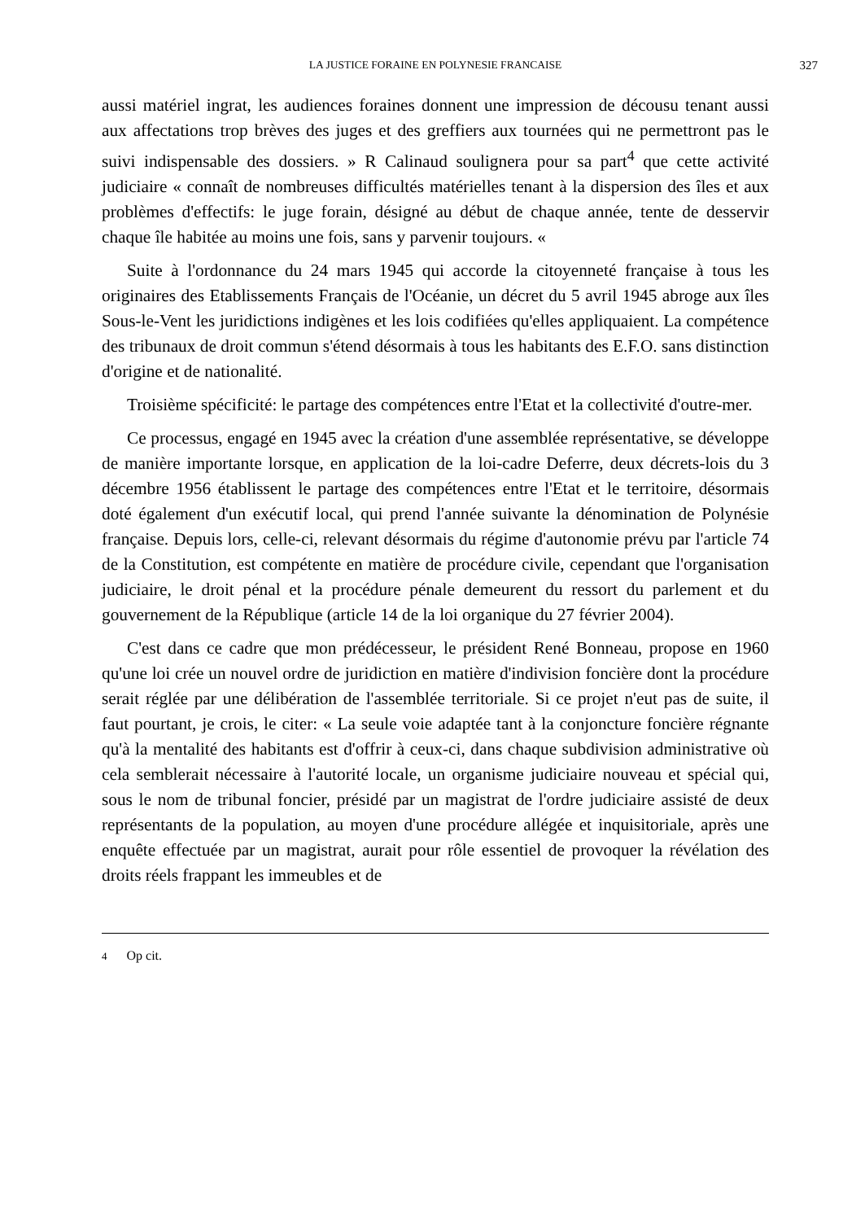LA JUSTICE FORAINE EN POLYNESIE FRANCAISE 327
aussi matériel ingrat, les audiences foraines donnent une impression de décousu tenant aussi aux affectations trop brèves des juges et des greffiers aux tournées qui ne permettront pas le suivi indispensable des dossiers. » R Calinaud soulignera pour sa part<sup>4</sup> que cette activité judiciaire « connaît de nombreuses difficultés matérielles tenant à la dispersion des îles et aux problèmes d'effectifs: le juge forain, désigné au début de chaque année, tente de desservir chaque île habitée au moins une fois, sans y parvenir toujours. «
Suite à l'ordonnance du 24 mars 1945 qui accorde la citoyenneté française à tous les originaires des Etablissements Français de l'Océanie, un décret du 5 avril 1945 abroge aux îles Sous-le-Vent les juridictions indigènes et les lois codifiées qu'elles appliquaient. La compétence des tribunaux de droit commun s'étend désormais à tous les habitants des E.F.O. sans distinction d'origine et de nationalité.
Troisième spécificité: le partage des compétences entre l'Etat et la collectivité d'outre-mer.
Ce processus, engagé en 1945 avec la création d'une assemblée représentative, se développe de manière importante lorsque, en application de la loi-cadre Deferre, deux décrets-lois du 3 décembre 1956 établissent le partage des compétences entre l'Etat et le territoire, désormais doté également d'un exécutif local, qui prend l'année suivante la dénomination de Polynésie française. Depuis lors, celle-ci, relevant désormais du régime d'autonomie prévu par l'article 74 de la Constitution, est compétente en matière de procédure civile, cependant que l'organisation judiciaire, le droit pénal et la procédure pénale demeurent du ressort du parlement et du gouvernement de la République (article 14 de la loi organique du 27 février 2004).
C'est dans ce cadre que mon prédécesseur, le président René Bonneau, propose en 1960 qu'une loi crée un nouvel ordre de juridiction en matière d'indivision foncière dont la procédure serait réglée par une délibération de l'assemblée territoriale. Si ce projet n'eut pas de suite, il faut pourtant, je crois, le citer: « La seule voie adaptée tant à la conjoncture foncière régnante qu'à la mentalité des habitants est d'offrir à ceux-ci, dans chaque subdivision administrative où cela semblerait nécessaire à l'autorité locale, un organisme judiciaire nouveau et spécial qui, sous le nom de tribunal foncier, présidé par un magistrat de l'ordre judiciaire assisté de deux représentants de la population, au moyen d'une procédure allégée et inquisitoriale, après une enquête effectuée par un magistrat, aurait pour rôle essentiel de provoquer la révélation des droits réels frappant les immeubles et de
4 Op cit.